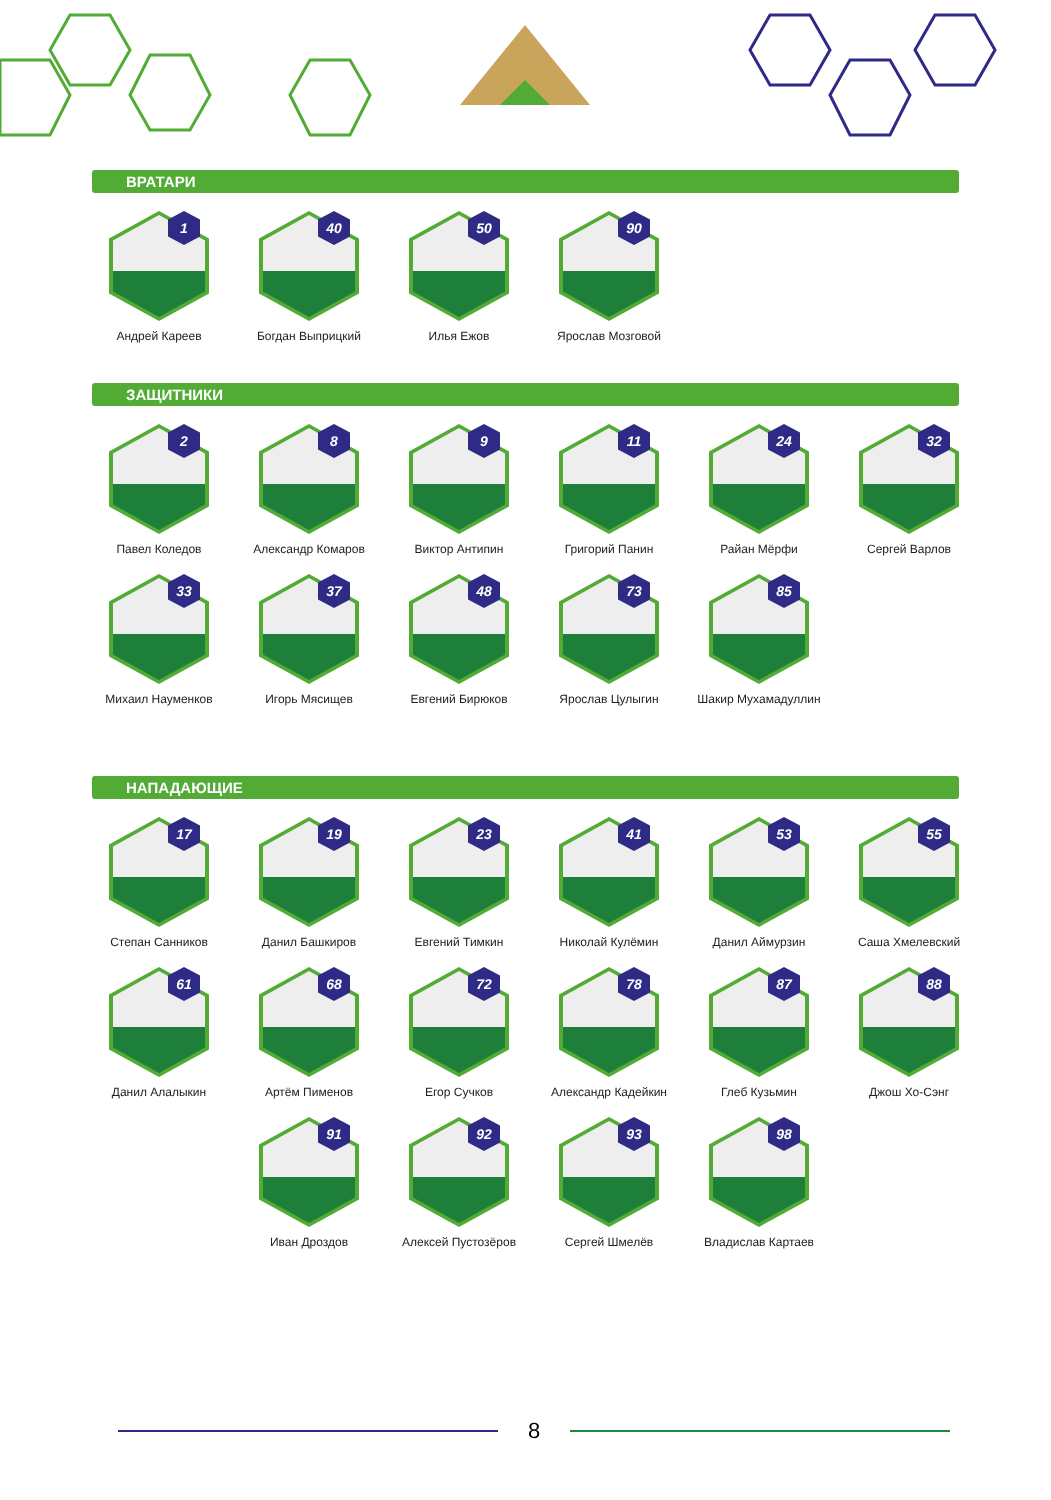ВРАТАРИ
1
Андрей Кареев
40
Богдан Выприцкий
50
Илья Ежов
90
Ярослав Мозговой
ЗАЩИТНИКИ
2
Павел Коледов
8
Александр Комаров
9
Виктор Антипин
11
Григорий Панин
24
Райан Мёрфи
32
Сергей Варлов
33
Михаил Науменков
37
Игорь Мясищев
48
Евгений Бирюков
73
Ярослав Цулыгин
85
Шакир Мухамадуллин
НАПАДАЮЩИЕ
17
Степан Санников
19
Данил Башкиров
23
Евгений Тимкин
41
Николай Кулёмин
53
Данил Аймурзин
55
Саша Хмелевский
61
Данил Алалыкин
68
Артём Пименов
72
Егор Сучков
78
Александр Кадейкин
87
Глеб Кузьмин
88
Джош Хо-Сэнг
91
Иван Дроздов
92
Алексей Пустозёров
93
Сергей Шмелёв
98
Владислав Картаев
8